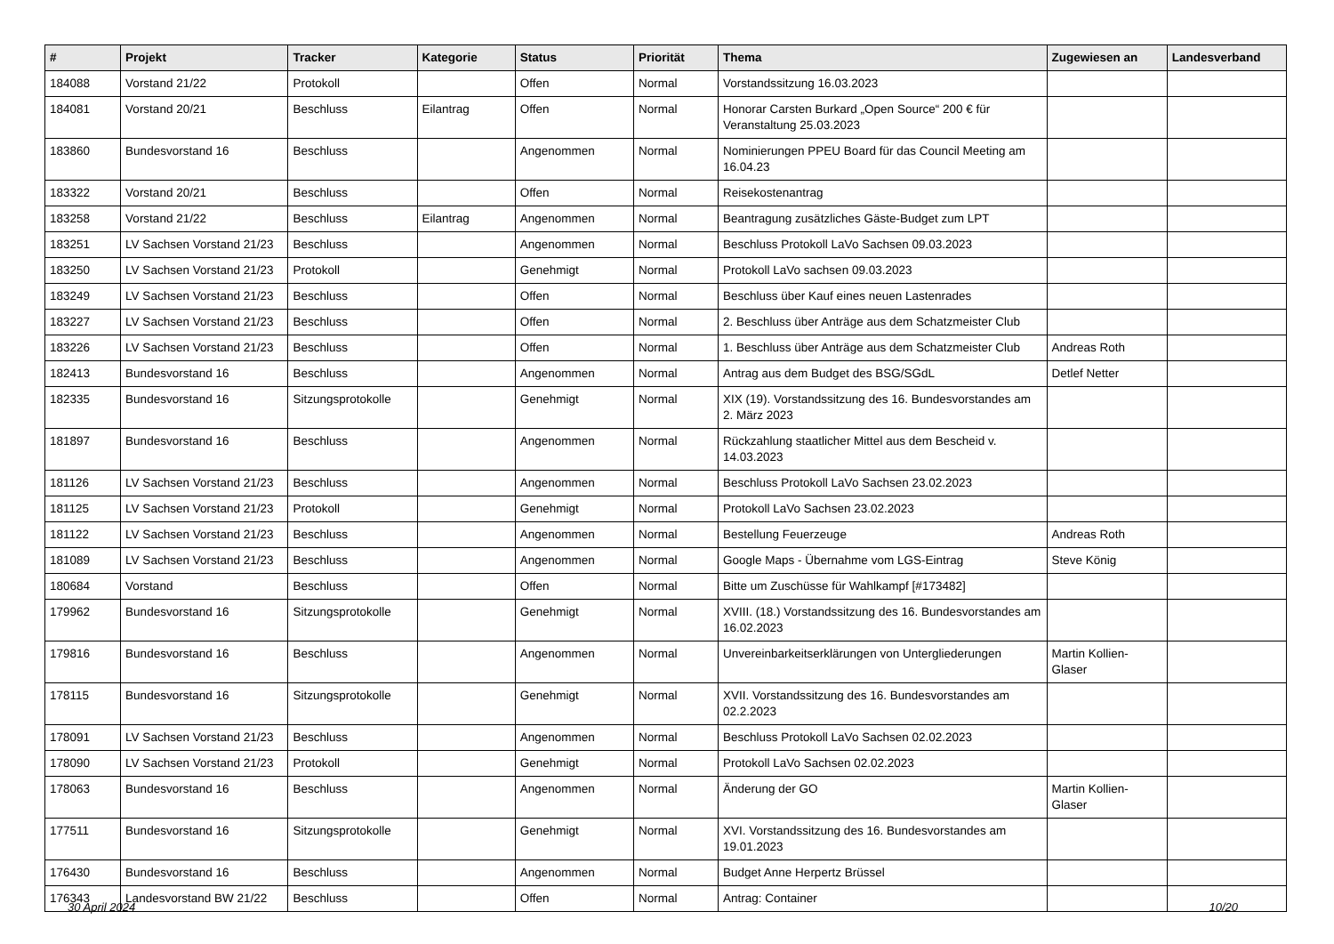| # | Projekt | Tracker | Kategorie | Status | Priorität | Thema | Zugewiesen an | Landesverband |
| --- | --- | --- | --- | --- | --- | --- | --- | --- |
| 184088 | Vorstand 21/22 | Protokoll | | Offen | Normal | Vorstandssitzung 16.03.2023 | | |
| 184081 | Vorstand 20/21 | Beschluss | Eilantrag | Offen | Normal | Honorar Carsten Burkard „Open Source“ 200 € für Veranstaltung 25.03.2023 | | |
| 183860 | Bundesvorstand 16 | Beschluss | | Angenommen | Normal | Nominierungen PPEU Board für das Council Meeting am 16.04.23 | | |
| 183322 | Vorstand 20/21 | Beschluss | | Offen | Normal | Reisekostenantrag | | |
| 183258 | Vorstand 21/22 | Beschluss | Eilantrag | Angenommen | Normal | Beantragung zusätzliches Gäste-Budget zum LPT | | |
| 183251 | LV Sachsen Vorstand 21/23 | Beschluss | | Angenommen | Normal | Beschluss Protokoll LaVo Sachsen 09.03.2023 | | |
| 183250 | LV Sachsen Vorstand 21/23 | Protokoll | | Genehmigt | Normal | Protokoll LaVo sachsen 09.03.2023 | | |
| 183249 | LV Sachsen Vorstand 21/23 | Beschluss | | Offen | Normal | Beschluss über Kauf eines neuen Lastenrades | | |
| 183227 | LV Sachsen Vorstand 21/23 | Beschluss | | Offen | Normal | 2. Beschluss über Anträge aus dem Schatzmeister Club | | |
| 183226 | LV Sachsen Vorstand 21/23 | Beschluss | | Offen | Normal | 1. Beschluss über Anträge aus dem Schatzmeister Club | Andreas Roth | |
| 182413 | Bundesvorstand 16 | Beschluss | | Angenommen | Normal | Antrag aus dem Budget des BSG/SGdL | Detlef Netter | |
| 182335 | Bundesvorstand 16 | Sitzungsprotokolle | | Genehmigt | Normal | XIX (19). Vorstandssitzung des 16. Bundesvorstandes am 2. März 2023 | | |
| 181897 | Bundesvorstand 16 | Beschluss | | Angenommen | Normal | Rückzahlung staatlicher Mittel aus dem Bescheid v. 14.03.2023 | | |
| 181126 | LV Sachsen Vorstand 21/23 | Beschluss | | Angenommen | Normal | Beschluss Protokoll LaVo Sachsen 23.02.2023 | | |
| 181125 | LV Sachsen Vorstand 21/23 | Protokoll | | Genehmigt | Normal | Protokoll LaVo Sachsen 23.02.2023 | | |
| 181122 | LV Sachsen Vorstand 21/23 | Beschluss | | Angenommen | Normal | Bestellung Feuerzeuge | Andreas Roth | |
| 181089 | LV Sachsen Vorstand 21/23 | Beschluss | | Angenommen | Normal | Google Maps - Übernahme vom LGS-Eintrag | Steve König | |
| 180684 | Vorstand | Beschluss | | Offen | Normal | Bitte um Zuschüsse für Wahlkampf [#173482] | | |
| 179962 | Bundesvorstand 16 | Sitzungsprotokolle | | Genehmigt | Normal | XVIII. (18.) Vorstandssitzung des 16. Bundesvorstandes am 16.02.2023 | | |
| 179816 | Bundesvorstand 16 | Beschluss | | Angenommen | Normal | Unvereinbarkeitserklärungen von Untergliederungen | Martin Kollien-Glaser | |
| 178115 | Bundesvorstand 16 | Sitzungsprotokolle | | Genehmigt | Normal | XVII. Vorstandssitzung des 16. Bundesvorstandes am 02.2.2023 | | |
| 178091 | LV Sachsen Vorstand 21/23 | Beschluss | | Angenommen | Normal | Beschluss Protokoll LaVo Sachsen 02.02.2023 | | |
| 178090 | LV Sachsen Vorstand 21/23 | Protokoll | | Genehmigt | Normal | Protokoll LaVo Sachsen 02.02.2023 | | |
| 178063 | Bundesvorstand 16 | Beschluss | | Angenommen | Normal | Änderung der GO | Martin Kollien-Glaser | |
| 177511 | Bundesvorstand 16 | Sitzungsprotokolle | | Genehmigt | Normal | XVI. Vorstandssitzung des 16. Bundesvorstandes am 19.01.2023 | | |
| 176430 | Bundesvorstand 16 | Beschluss | | Angenommen | Normal | Budget Anne Herpertz Brüssel | | |
| 176343 | Landesvorstand BW 21/22 | Beschluss | | Offen | Normal | Antrag: Container | | |
30 April 2024 10/20